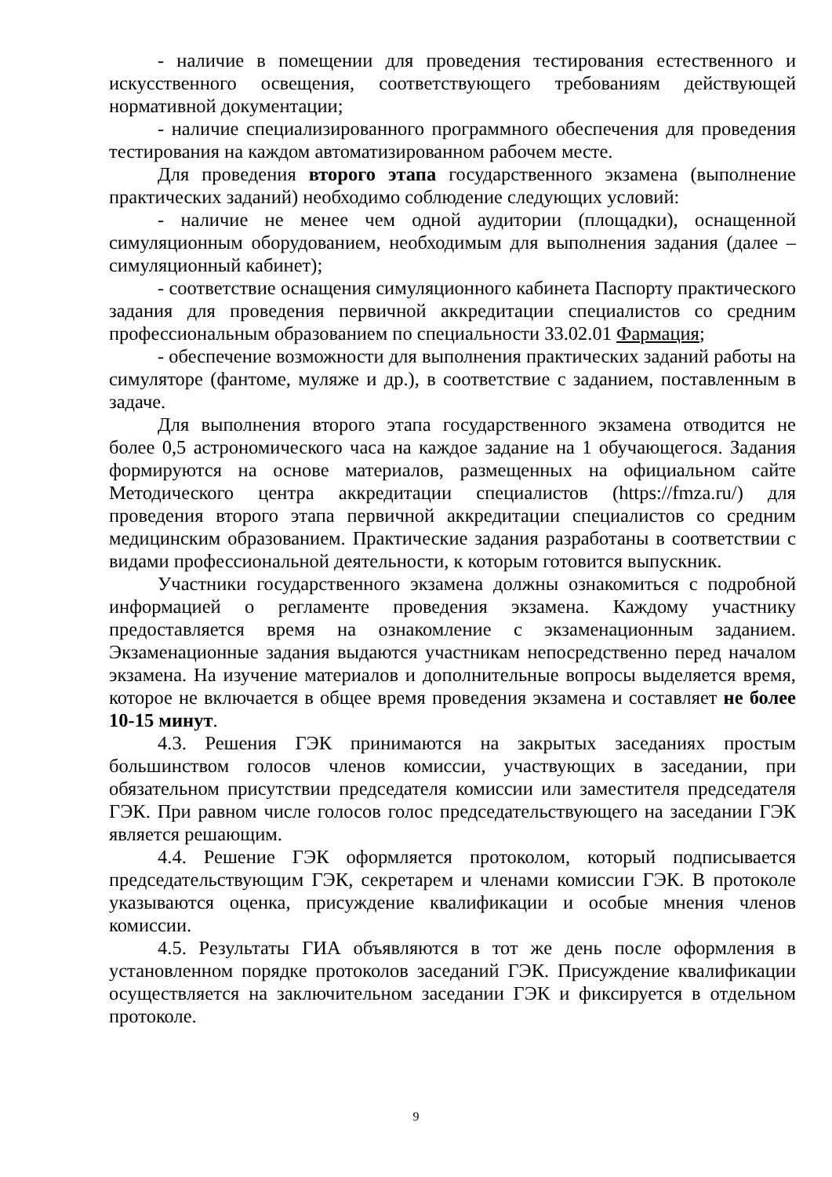- наличие в помещении для проведения тестирования естественного и искусственного освещения, соответствующего требованиям действующей нормативной документации;
- наличие специализированного программного обеспечения для проведения тестирования на каждом автоматизированном рабочем месте.
Для проведения второго этапа государственного экзамена (выполнение практических заданий) необходимо соблюдение следующих условий:
- наличие не менее чем одной аудитории (площадки), оснащенной симуляционным оборудованием, необходимым для выполнения задания (далее – симуляционный кабинет);
- соответствие оснащения симуляционного кабинета Паспорту практического задания для проведения первичной аккредитации специалистов со средним профессиональным образованием по специальности 33.02.01 Фармация;
- обеспечение возможности для выполнения практических заданий работы на симуляторе (фантоме, муляже и др.), в соответствие с заданием, поставленным в задаче.
Для выполнения второго этапа государственного экзамена отводится не более 0,5 астрономического часа на каждое задание на 1 обучающегося. Задания формируются на основе материалов, размещенных на официальном сайте Методического центра аккредитации специалистов (https://fmza.ru/) для проведения второго этапа первичной аккредитации специалистов со средним медицинским образованием. Практические задания разработаны в соответствии с видами профессиональной деятельности, к которым готовится выпускник.
Участники государственного экзамена должны ознакомиться с подробной информацией о регламенте проведения экзамена. Каждому участнику предоставляется время на ознакомление с экзаменационным заданием. Экзаменационные задания выдаются участникам непосредственно перед началом экзамена. На изучение материалов и дополнительные вопросы выделяется время, которое не включается в общее время проведения экзамена и составляет не более 10-15 минут.
4.3. Решения ГЭК принимаются на закрытых заседаниях простым большинством голосов членов комиссии, участвующих в заседании, при обязательном присутствии председателя комиссии или заместителя председателя ГЭК. При равном числе голосов голос председательствующего на заседании ГЭК является решающим.
4.4. Решение ГЭК оформляется протоколом, который подписывается председательствующим ГЭК, секретарем и членами комиссии ГЭК. В протоколе указываются оценка, присуждение квалификации и особые мнения членов комиссии.
4.5. Результаты ГИА объявляются в тот же день после оформления в установленном порядке протоколов заседаний ГЭК. Присуждение квалификации осуществляется на заключительном заседании ГЭК и фиксируется в отдельном протоколе.
9